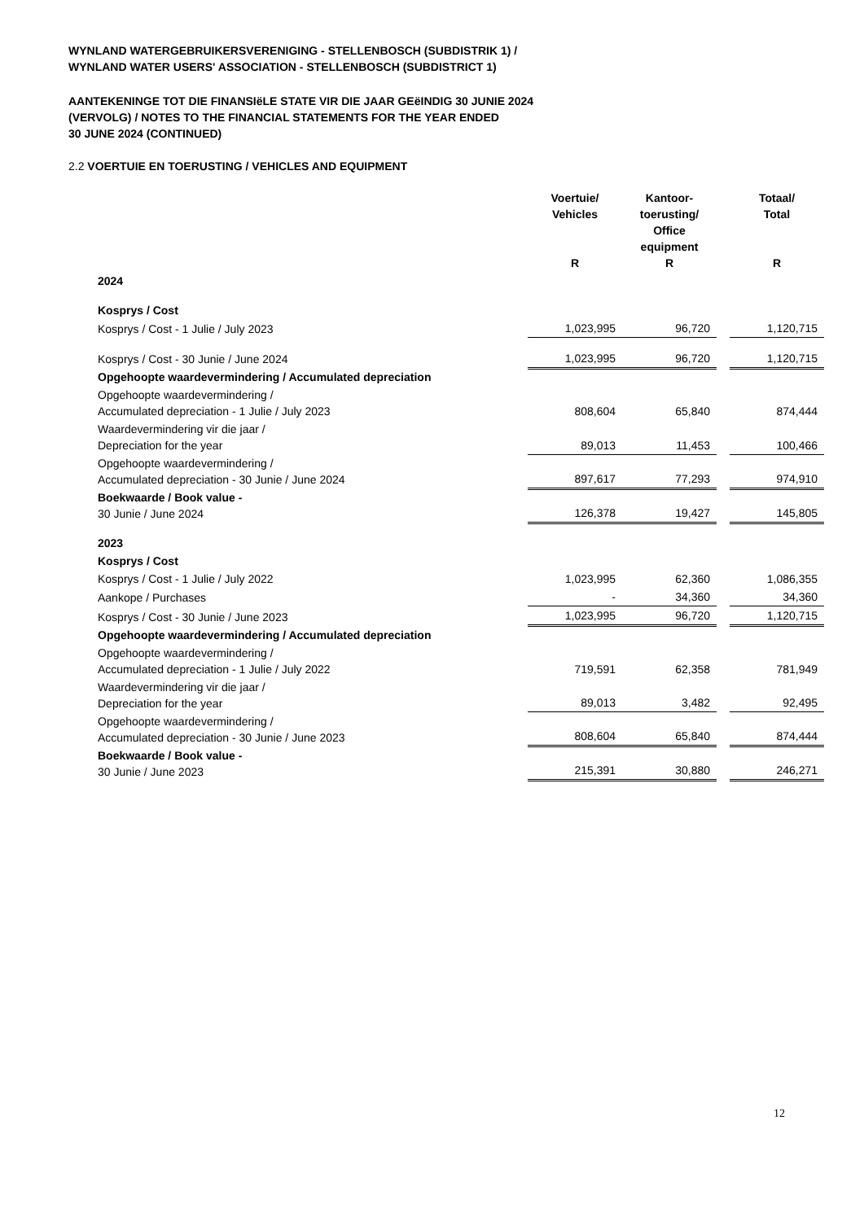WYNLAND WATERGEBRUIKERSVERENIGING - STELLENBOSCH (SUBDISTRIK 1) /
WYNLAND WATER USERS' ASSOCIATION - STELLENBOSCH (SUBDISTRICT 1)
AANTEKENINGE TOT DIE FINANSIëLE STATE VIR DIE JAAR GEëINDIG 30 JUNIE 2024
(VERVOLG) / NOTES TO THE FINANCIAL STATEMENTS FOR THE YEAR ENDED
30 JUNE 2024 (CONTINUED)
2.2 VOERTUIE EN TOERUSTING / VEHICLES AND EQUIPMENT
| | Voertuie/ Vehicles R | Kantoor- toerusting/ Office equipment R | | Totaal/ Total R |
| --- | --- | --- | --- | --- |
| 2024 | | | | |
| Kosprys / Cost | | | | |
| Kosprys / Cost - 1 Julie / July 2023 | 1,023,995 | 96,720 | | 1,120,715 |
| Kosprys / Cost - 30 Junie / June 2024 | 1,023,995 | 96,720 | | 1,120,715 |
| Opgehoopte waardevermindering / Accumulated depreciation | | | | |
| Opgehoopte waardevermindering / Accumulated depreciation - 1 Julie / July 2023 | 808,604 | 65,840 | | 874,444 |
| Waardevermindering vir die jaar / Depreciation for the year | 89,013 | 11,453 | | 100,466 |
| Opgehoopte waardevermindering / Accumulated depreciation - 30 Junie / June 2024 | 897,617 | 77,293 | | 974,910 |
| Boekwaarde / Book value - 30 Junie / June 2024 | 126,378 | 19,427 | | 145,805 |
| 2023 | | | | |
| Kosprys / Cost | | | | |
| Kosprys / Cost - 1 Julie / July 2022 | 1,023,995 | 62,360 | | 1,086,355 |
| Aankope / Purchases | - | 34,360 | | 34,360 |
| Kosprys / Cost - 30 Junie / June 2023 | 1,023,995 | 96,720 | | 1,120,715 |
| Opgehoopte waardevermindering / Accumulated depreciation | | | | |
| Opgehoopte waardevermindering / Accumulated depreciation - 1 Julie / July 2022 | 719,591 | 62,358 | | 781,949 |
| Waardevermindering vir die jaar / Depreciation for the year | 89,013 | 3,482 | | 92,495 |
| Opgehoopte waardevermindering / Accumulated depreciation - 30 Junie / June 2023 | 808,604 | 65,840 | | 874,444 |
| Boekwaarde / Book value - 30 Junie / June 2023 | 215,391 | 30,880 | | 246,271 |
12